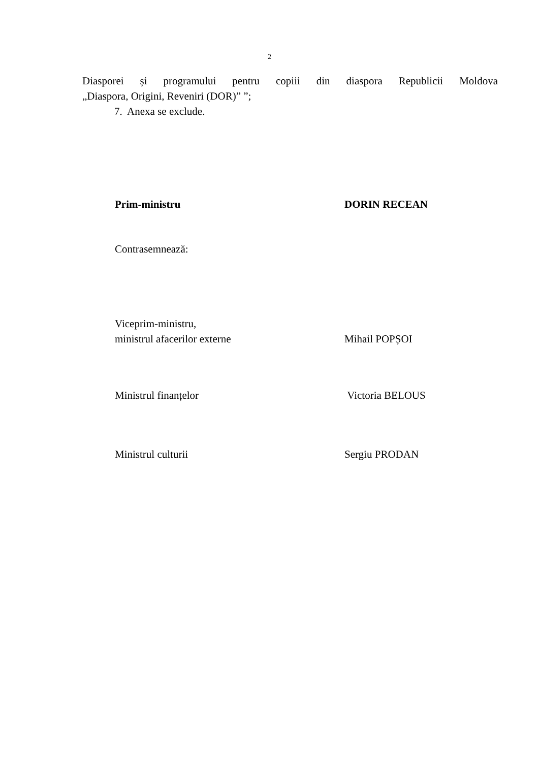2
Diasporei și programului pentru copiii din diaspora Republicii Moldova
„Diaspora, Origini, Reveniri (DOR)” ”;
7. Anexa se exclude.
Prim-ministru DORIN RECEAN
Contrasemnează:
Viceprim-ministru,
ministrul afacerilor externe Mihail POPȘOI
Ministrul finanțelor Victoria BELOUS
Ministrul culturii Sergiu PRODAN